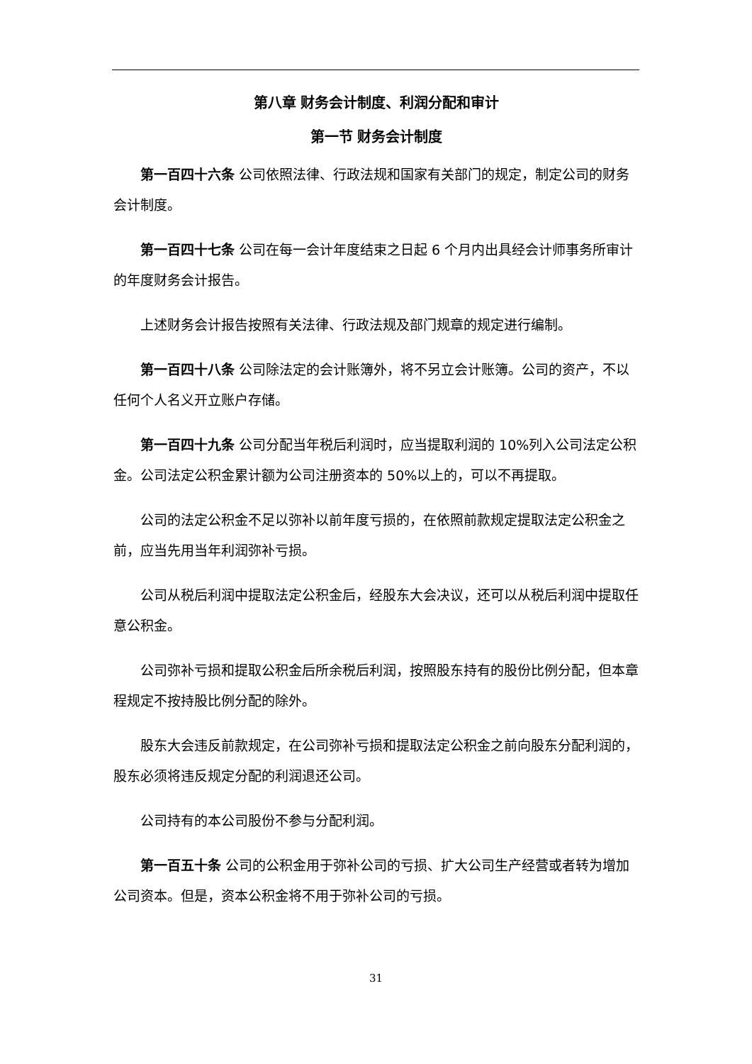第八章 财务会计制度、利润分配和审计
第一节 财务会计制度
第一百四十六条 公司依照法律、行政法规和国家有关部门的规定，制定公司的财务会计制度。
第一百四十七条 公司在每一会计年度结束之日起 6 个月内出具经会计师事务所审计的年度财务会计报告。
上述财务会计报告按照有关法律、行政法规及部门规章的规定进行编制。
第一百四十八条 公司除法定的会计账簿外，将不另立会计账簿。公司的资产，不以任何个人名义开立账户存储。
第一百四十九条 公司分配当年税后利润时，应当提取利润的 10%列入公司法定公积金。公司法定公积金累计额为公司注册资本的 50%以上的，可以不再提取。
公司的法定公积金不足以弥补以前年度亏损的，在依照前款规定提取法定公积金之前，应当先用当年利润弥补亏损。
公司从税后利润中提取法定公积金后，经股东大会决议，还可以从税后利润中提取任意公积金。
公司弥补亏损和提取公积金后所余税后利润，按照股东持有的股份比例分配，但本章程规定不按持股比例分配的除外。
股东大会违反前款规定，在公司弥补亏损和提取法定公积金之前向股东分配利润的，股东必须将违反规定分配的利润退还公司。
公司持有的本公司股份不参与分配利润。
第一百五十条 公司的公积金用于弥补公司的亏损、扩大公司生产经营或者转为增加公司资本。但是，资本公积金将不用于弥补公司的亏损。
31